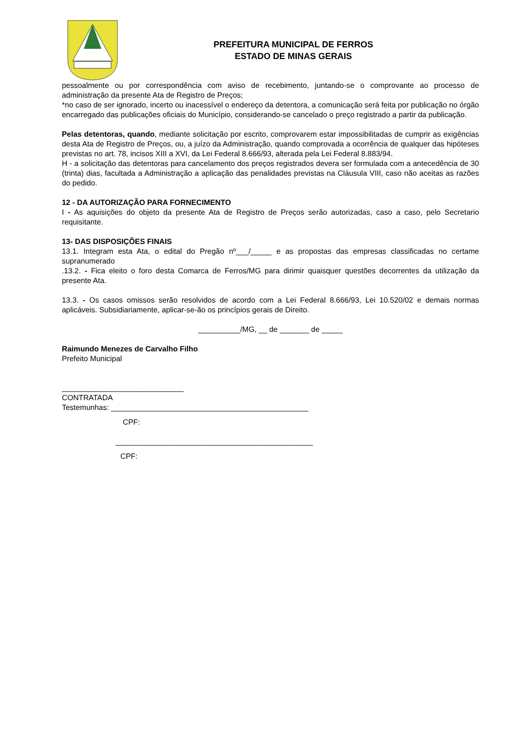PREFEITURA MUNICIPAL DE FERROS
ESTADO DE MINAS GERAIS
pessoalmente ou por correspondência com aviso de recebimento, juntando-se o comprovante ao processo de administração da presente Ata de Registro de Preços;
*no caso de ser ignorado, incerto ou inacessível o endereço da detentora, a comunicação será feita por publicação no órgão encarregado das publicações oficiais do Município, considerando-se cancelado o preço registrado a partir da publicação.
Pelas detentoras, quando, mediante solicitação por escrito, comprovarem estar impossibilitadas de cumprir as exigências desta Ata de Registro de Preços, ou, a juízo da Administração, quando comprovada a ocorrência de qualquer das hipóteses previstas no art. 78, incisos XIII a XVI, da Lei Federal 8.666/93, alterada pela Lei Federal 8.883/94.
H - a solicitação das detentoras para cancelamento dos preços registrados devera ser formulada com a antecedência de 30 (trinta) dias, facultada a Administração a aplicação das penalidades previstas na Cláusula VIII, caso não aceitas as razões do pedido.
12 - DA AUTORIZAÇÃO PARA FORNECIMENTO
I - As aquisições do objeto da presente Ata de Registro de Preços serão autorizadas, caso a caso, pelo Secretario requisitante.
13- DAS DISPOSIÇÕES FINAIS
13.1. Integram esta Ata, o edital do Pregão nº___/_____ e as propostas das empresas classificadas no certame supranumerado
.13.2. - Fica eleito o foro desta Comarca de Ferros/MG para dirimir quaisquer questões decorrentes da utilização da presente Ata.
13.3. - Os casos omissos serão resolvidos de acordo com a Lei Federal 8.666/93, Lei 10.520/02 e demais normas aplicáveis. Subsidiariamente, aplicar-se-ão os princípios gerais de Direito.
__________/MG, __ de _______ de _____
Raimundo Menezes de Carvalho Filho
Prefeito Municipal
_____________________________
CONTRATADA
Testemunhas: _______________________________________________
CPF:
_______________________________________________
CPF: